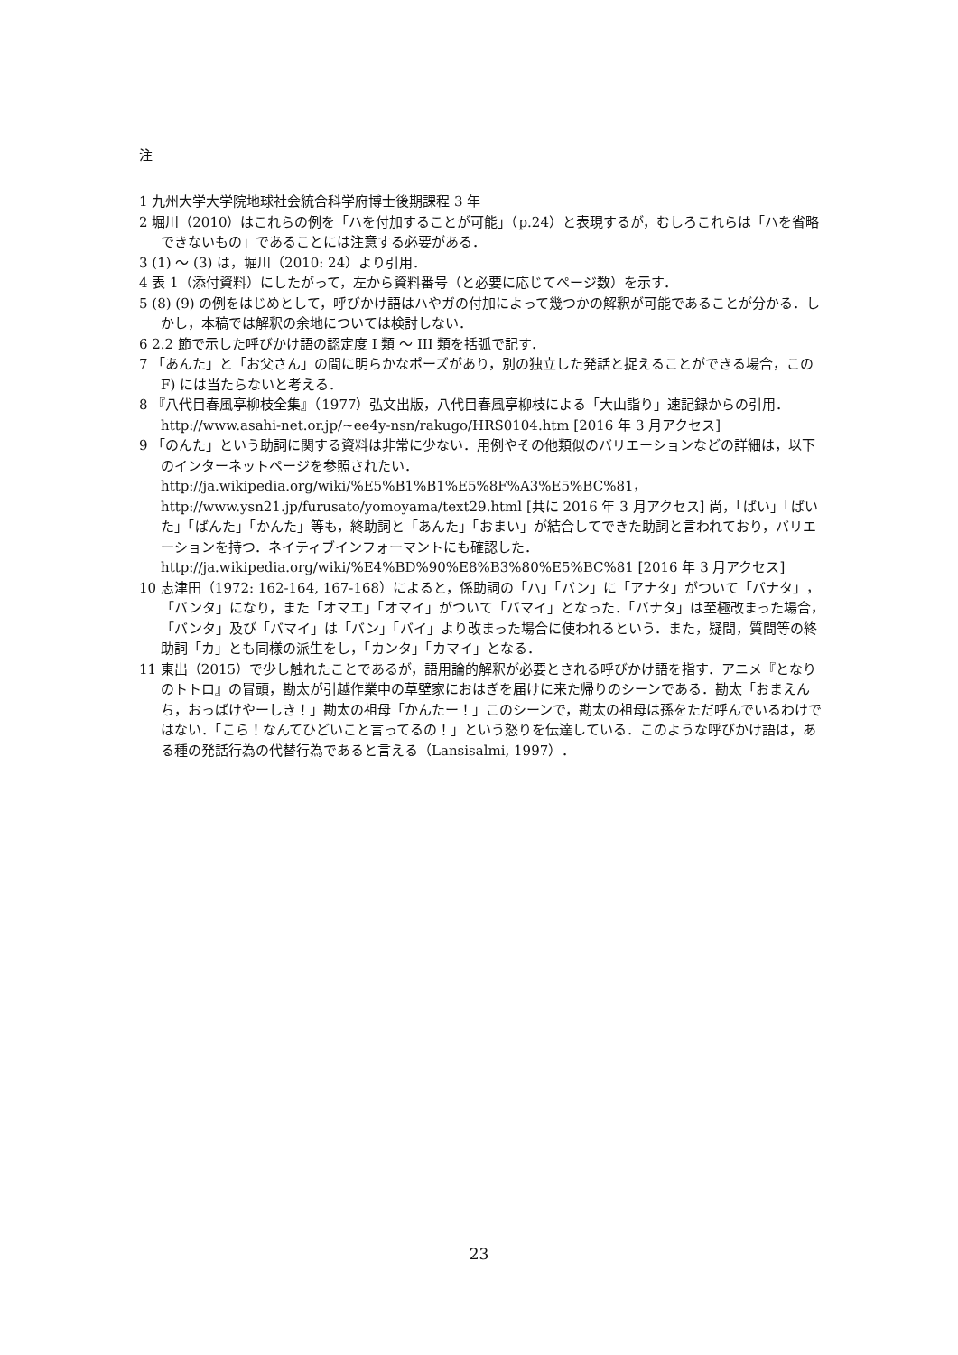注
1 九州大学大学院地球社会統合科学府博士後期課程 3 年
2 堀川（2010）はこれらの例を「ハを付加することが可能」（p.24）と表現するが，むしろこれらは「ハを省略できないもの」であることには注意する必要がある．
3 (1) 〜 (3) は，堀川（2010: 24）より引用．
4 表 1（添付資料）にしたがって，左から資料番号（と必要に応じてページ数）を示す．
5 (8) (9) の例をはじめとして，呼びかけ語はハやガの付加によって幾つかの解釈が可能であることが分かる．しかし，本稿では解釈の余地については検討しない．
6 2.2 節で示した呼びかけ語の認定度 I 類 〜 III 類を括弧で記す．
7 「あんた」と「お父さん」の間に明らかなポーズがあり，別の独立した発話と捉えることができる場合，この F) には当たらないと考える．
8 『八代目春風亭柳枝全集』（1977）弘文出版，八代目春風亭柳枝による「大山詣り」速記録からの引用．http://www.asahi-net.or.jp/~ee4y-nsn/rakugo/HRS0104.htm [2016 年 3 月アクセス]
9 「のんた」という助詞に関する資料は非常に少ない．用例やその他類似のバリエーションなどの詳細は，以下のインターネットページを参照されたい．http://ja.wikipedia.org/wiki/%E5%B1%B1%E5%8F%A3%E5%BC%81，http://www.ysn21.jp/furusato/yomoyama/text29.html [共に 2016 年 3 月アクセス] 尚，「ばい」「ばいた」「ばんた」「かんた」等も，終助詞と「あんた」「おまい」が結合してできた助詞と言われており，バリエーションを持つ．ネイティブインフォーマントにも確認した．http://ja.wikipedia.org/wiki/%E4%BD%90%E8%B3%80%E5%BC%81 [2016 年 3 月アクセス]
10 志津田（1972: 162-164, 167-168）によると，係助詞の「ハ」「バン」に「アナタ」がついて「バナタ」，「バンタ」になり，また「オマエ」「オマイ」がついて「バマイ」となった．「バナタ」は至極改まった場合，「バンタ」及び「バマイ」は「バン」「バイ」より改まった場合に使われるという．また，疑問，質問等の終助詞「カ」とも同様の派生をし，「カンタ」「カマイ」となる．
11 東出（2015）で少し触れたことであるが，語用論的解釈が必要とされる呼びかけ語を指す．アニメ『となりのトトロ』の冒頭，勘太が引越作業中の草壁家におはぎを届けに来た帰りのシーンである．勘太「おまえんち，おっばけやーしき！」勘太の祖母「かんたー！」このシーンで，勘太の祖母は孫をただ呼んでいるわけではない．「こら！なんてひどいこと言ってるの！」という怒りを伝達している．このような呼びかけ語は，ある種の発話行為の代替行為であると言える（Lansisalmi, 1997）．
23